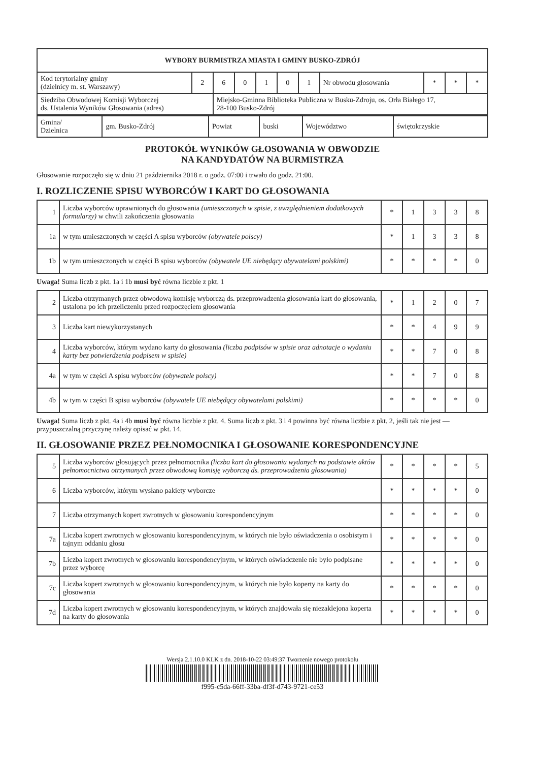| WYBORY BURMISTRZA MIASTA I GMINY BUSKO-ZDRÓJ | | | | | | | | | | |
| Kod terytorialny gminy (dzielnicy m. st. Warszawy) | 2 | 6 | 0 | 1 | 0 | 1 | Nr obwodu głosowania | * | * | * |
| Siedziba Obwodowej Komisji Wyborczej ds. Ustalenia Wyników Głosowania (adres) | | Miejsko-Gminna Biblioteka Publiczna w Busku-Zdroju, os. Orła Białego 17, 28-100 Busko-Zdrój | | | | | | | | |
| Gmina/ Dzielnica | gm. Busko-Zdrój | Powiat | buski | Województwo | świętokrzyskie |
PROTOKÓŁ WYNIKÓW GŁOSOWANIA W OBWODZIE
NA KANDYDATÓW NA BURMISTRZA
Głosowanie rozpoczęło się w dniu 21 października 2018 r. o godz. 07:00 i trwało do godz. 21:00.
I. ROZLICZENIE SPISU WYBORCÓW I KART DO GŁOSOWANIA
| 1 | Liczba wyborców uprawnionych do głosowania (umieszczonych w spisie, z uwzględnieniem dodatkowych formularzy) w chwili zakończenia głosowania | * | 1 | 3 | 3 | 8 |
| 1a | w tym umieszczonych w części A spisu wyborców (obywatele polscy) | * | 1 | 3 | 3 | 8 |
| 1b | w tym umieszczonych w części B spisu wyborców (obywatele UE niebędący obywatelami polskimi) | * | * | * | * | 0 |
Uwaga! Suma liczb z pkt. 1a i 1b musi być równa liczbie z pkt. 1
| 2 | Liczba otrzymanych przez obwodową komisję wyborczą ds. przeprowadzenia głosowania kart do głosowania, ustalona po ich przeliczeniu przed rozpoczęciem głosowania | * | 1 | 2 | 0 | 7 |
| 3 | Liczba kart niewykorzystanych | * | * | 4 | 9 | 9 |
| 4 | Liczba wyborców, którym wydano karty do głosowania (liczba podpisów w spisie oraz adnotacje o wydaniu karty bez potwierdzenia podpisem w spisie) | * | * | 7 | 0 | 8 |
| 4a | w tym w części A spisu wyborców (obywatele polscy) | * | * | 7 | 0 | 8 |
| 4b | w tym w części B spisu wyborców (obywatele UE niebędący obywatelami polskimi) | * | * | * | * | 0 |
Uwaga! Suma liczb z pkt. 4a i 4b musi być równa liczbie z pkt. 4. Suma liczb z pkt. 3 i 4 powinna być równa liczbie z pkt. 2, jeśli tak nie jest — przypuszczalną przyczynę należy opisać w pkt. 14.
II. GŁOSOWANIE PRZEZ PEŁNOMOCNIKA I GŁOSOWANIE KORESPONDENCYJNE
| 5 | Liczba wyborców głosujących przez pełnomocnika (liczba kart do głosowania wydanych na podstawie aktów pełnomocnictwa otrzymanych przez obwodową komisję wyborczą ds. przeprowadzenia głosowania) | * | * | * | * | 5 |
| 6 | Liczba wyborców, którym wysłano pakiety wyborcze | * | * | * | * | 0 |
| 7 | Liczba otrzymanych kopert zwrotnych w głosowaniu korespondencyjnym | * | * | * | * | 0 |
| 7a | Liczba kopert zwrotnych w głosowaniu korespondencyjnym, w których nie było oświadczenia o osobistym i tajnym oddaniu głosu | * | * | * | * | 0 |
| 7b | Liczba kopert zwrotnych w głosowaniu korespondencyjnym, w których oświadczenie nie było podpisane przez wyborcę | * | * | * | * | 0 |
| 7c | Liczba kopert zwrotnych w głosowaniu korespondencyjnym, w których nie było koperty na karty do głosowania | * | * | * | * | 0 |
| 7d | Liczba kopert zwrotnych w głosowaniu korespondencyjnym, w których znajdowała się niezaklejona koperta na karty do głosowania | * | * | * | * | 0 |
Wersja 2.1.10.0 KLK z dn. 2018-10-22 03:49:37 Tworzenie nowego protokołu
f995-c5da-66ff-33ba-df3f-d743-9721-ce53